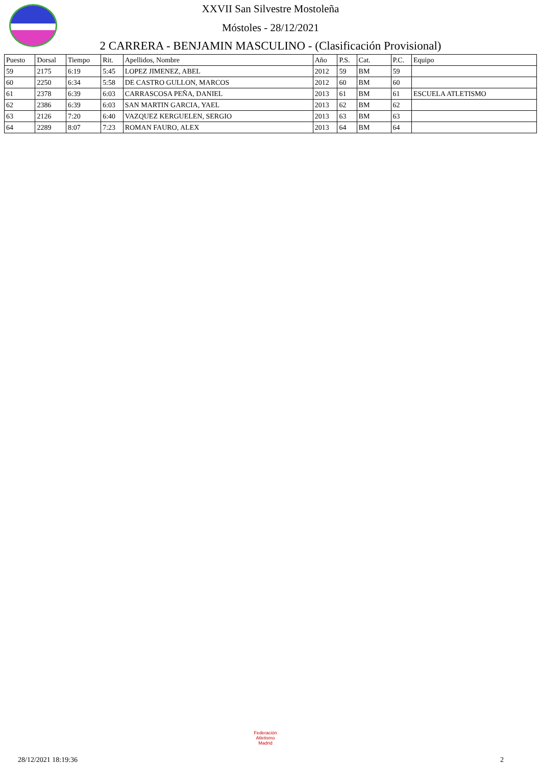XXVII San Silvestre Mostoleña
Móstoles - 28/12/2021
2 CARRERA - BENJAMIN MASCULINO - (Clasificación Provisional)
| Puesto | Dorsal | Tiempo | Rit. | Apellidos, Nombre | Año | P.S. | Cat. | P.C. | Equipo |
| --- | --- | --- | --- | --- | --- | --- | --- | --- | --- |
| 59 | 2175 | 6:19 | 5:45 | LOPEZ JIMENEZ, ABEL | 2012 | 59 | BM | 59 | |
| 60 | 2250 | 6:34 | 5:58 | DE CASTRO GULLON, MARCOS | 2012 | 60 | BM | 60 | |
| 61 | 2378 | 6:39 | 6:03 | CARRASCOSA PEÑA, DANIEL | 2013 | 61 | BM | 61 | ESCUELA ATLETISMO |
| 62 | 2386 | 6:39 | 6:03 | SAN MARTIN GARCIA, YAEL | 2013 | 62 | BM | 62 | |
| 63 | 2126 | 7:20 | 6:40 | VAZQUEZ KERGUELEN, SERGIO | 2013 | 63 | BM | 63 | |
| 64 | 2289 | 8:07 | 7:23 | ROMAN FAURO, ALEX | 2013 | 64 | BM | 64 | |
Federación Atletismo
Madrid
28/12/2021 18:19:36 2